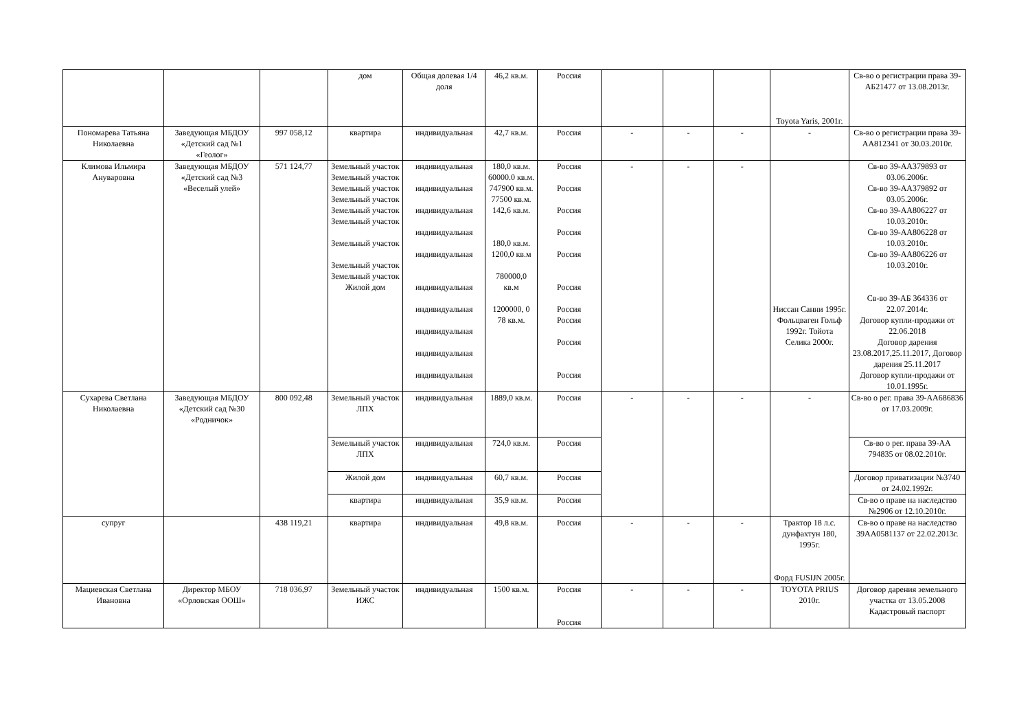| | | | дом | Общая долевая 1/4 доля | 46,2 кв.м. | Россия | | | | Toyota Yaris, 2001г. | Св-во о регистрации права 39-АБ21477 от 13.08.2013г. |
| Пономарева Татьяна Николаевна | Заведующая МБДОУ «Детский сад №1 «Геолог» | 997 058,12 | квартира | индивидуальная | 42,7 кв.м. | Россия | - | - | - | - | Св-во о регистрации права 39-АА812341 от 30.03.2010г. |
| Климова Ильмира Ануваровна | Заведующая МБДОУ «Детский сад №3 «Веселый улей» | 571 124,77 | Земельный участок Земельный участок Земельный участок Земельный участок Земельный участок Земельный участок Земельный участок Земельный участок Земельный участок Жилой дом | индивидуальная индивидуальная индивидуальная индивидуальная индивидуальная индивидуальная индивидуальная индивидуальная индивидуальная индивидуальная | 180,0 кв.м. 60000.0 кв.м. 747900 кв.м. 77500 кв.м. 142,6 кв.м. 180,0 кв.м. 1200,0 кв.м 780000,0 кв.м 1200000, 0 78 кв.м. | Россия Россия Россия Россия Россия Россия Россия Россия Россия Россия | - | - | - | Ниссан Санни 1995г. Фольцваген Гольф 1992г. Тойота Селика 2000г. | Св-во 39-АА379893 от 03.06.2006г. Св-во 39-АА379892 от 03.05.2006г. Св-во 39-АА806227 от 10.03.2010г. Св-во 39-АА806228 от 10.03.2010г. Св-во 39-АА806226 от 10.03.2010г. Св-во 39-АБ 364336 от 22.07.2014г. Договор купли-продажи от 22.06.2018 Договор дарения 23.08.2017,25.11.2017, Договор дарения 25.11.2017 Договор купли-продажи от 10.01.1995г. |
| Сухарева Светлана Николаевна | Заведующая МБДОУ «Детский сад №30 «Родничок» | 800 092,48 | Земельный участок ЛПХ | индивидуальная | 1889,0 кв.м. | Россия | - | - | - | - | Св-во о рег. права 39-АА686836 от 17.03.2009г. |
| | | | Земельный участок ЛПХ | индивидуальная | 724,0 кв.м. | Россия | | | | | Св-во о рег. права 39-АА 794835 от 08.02.2010г. |
| | | | Жилой дом | индивидуальная | 60,7 кв.м. | Россия | | | | | Договор приватизации №3740 от 24.02.1992г. |
| | | | квартира | индивидуальная | 35,9 кв.м. | Россия | | | | | Св-во о праве на наследство №2906 от 12.10.2010г. |
| супруг | | 438 119,21 | квартира | индивидуальная | 49,8 кв.м. | Россия | - | - | - | Трактор 18 л.с. дунфахтун 180, 1995г. Форд FUSIJN 2005г. | Св-во о праве на наследство 39АА0581137 от 22.02.2013г. |
| Мациевская Светлана Ивановна | Директор МБОУ «Орловская ООШ» | 718 036,97 | Земельный участок ИЖС | индивидуальная | 1500 кв.м. | Россия Россия | - | - | - | TOYOTA PRIUS 2010г. | Договор дарения земельного участка от 13.05.2008 Кадастровый паспорт |